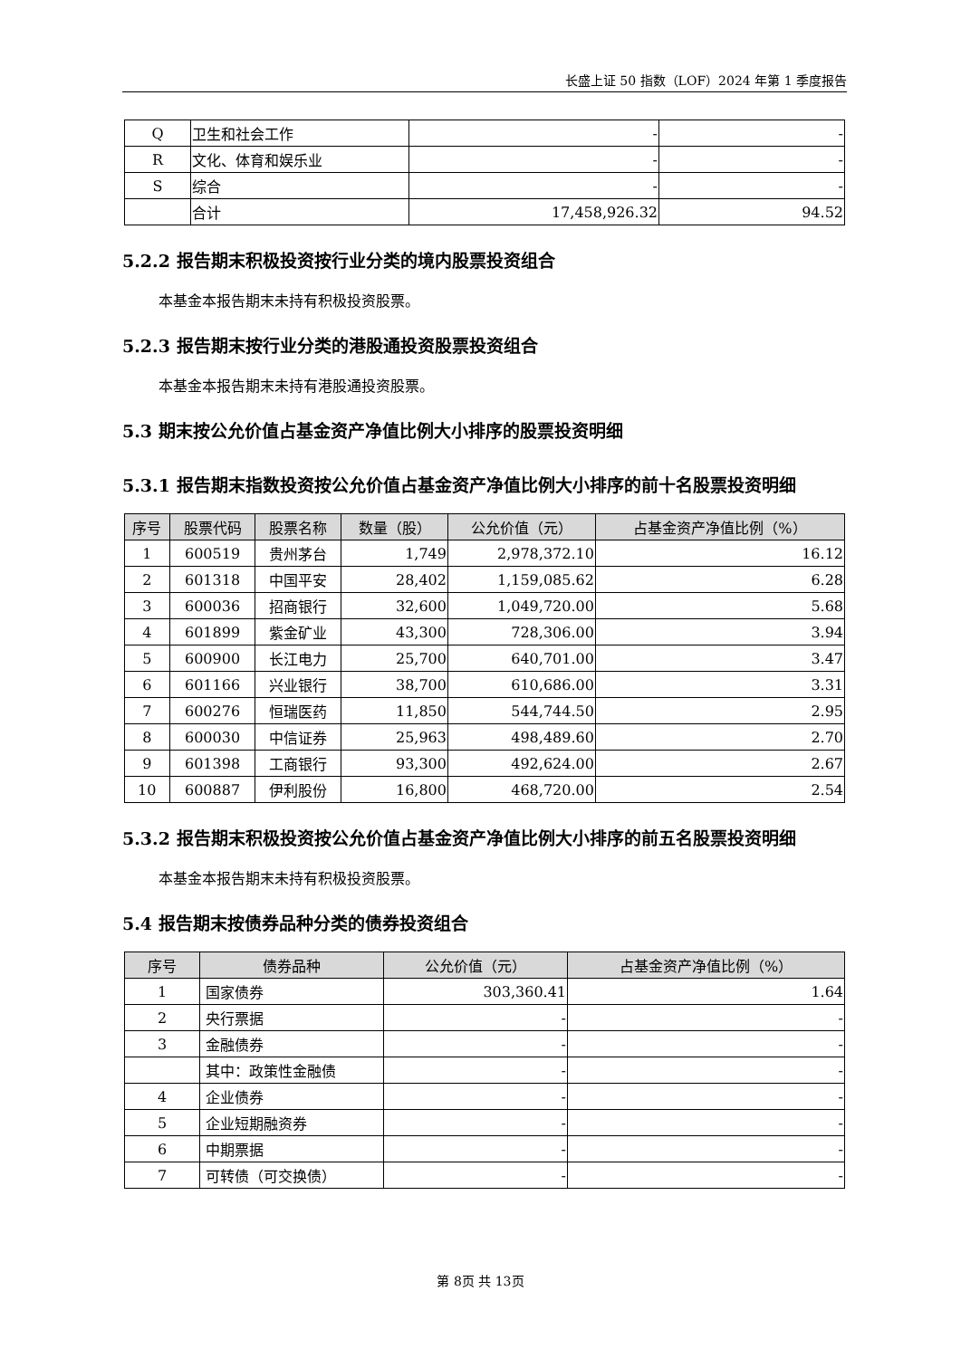长盛上证 50 指数（LOF）2024 年第 1 季度报告
| Q | 卫生和社会工作 | - | - |
| R | 文化、体育和娱乐业 | - | - |
| S | 综合 | - | - |
| | 合计 | 17,458,926.32 | 94.52 |
5.2.2 报告期末积极投资按行业分类的境内股票投资组合
本基金本报告期末未持有积极投资股票。
5.2.3 报告期末按行业分类的港股通投资股票投资组合
本基金本报告期末未持有港股通投资股票。
5.3 期末按公允价值占基金资产净值比例大小排序的股票投资明细
5.3.1 报告期末指数投资按公允价值占基金资产净值比例大小排序的前十名股票投资明细
| 序号 | 股票代码 | 股票名称 | 数量（股） | 公允价值（元） | 占基金资产净值比例（%） |
| --- | --- | --- | --- | --- | --- |
| 1 | 600519 | 贵州茅台 | 1,749 | 2,978,372.10 | 16.12 |
| 2 | 601318 | 中国平安 | 28,402 | 1,159,085.62 | 6.28 |
| 3 | 600036 | 招商银行 | 32,600 | 1,049,720.00 | 5.68 |
| 4 | 601899 | 紫金矿业 | 43,300 | 728,306.00 | 3.94 |
| 5 | 600900 | 长江电力 | 25,700 | 640,701.00 | 3.47 |
| 6 | 601166 | 兴业银行 | 38,700 | 610,686.00 | 3.31 |
| 7 | 600276 | 恒瑞医药 | 11,850 | 544,744.50 | 2.95 |
| 8 | 600030 | 中信证券 | 25,963 | 498,489.60 | 2.70 |
| 9 | 601398 | 工商银行 | 93,300 | 492,624.00 | 2.67 |
| 10 | 600887 | 伊利股份 | 16,800 | 468,720.00 | 2.54 |
5.3.2 报告期末积极投资按公允价值占基金资产净值比例大小排序的前五名股票投资明细
本基金本报告期末未持有积极投资股票。
5.4 报告期末按债券品种分类的债券投资组合
| 序号 | 债券品种 | 公允价值（元） | 占基金资产净值比例（%） |
| --- | --- | --- | --- |
| 1 | 国家债券 | 303,360.41 | 1.64 |
| 2 | 央行票据 | - | - |
| 3 | 金融债券 | - | - |
| | 其中：政策性金融债 | - | - |
| 4 | 企业债券 | - | - |
| 5 | 企业短期融资券 | - | - |
| 6 | 中期票据 | - | - |
| 7 | 可转债（可交换债） | - | - |
第 8页 共 13页